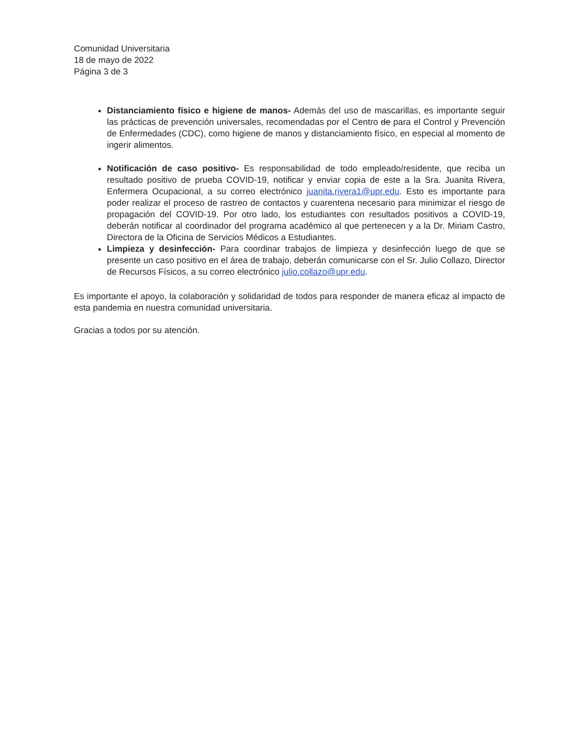Comunidad Universitaria
18 de mayo de 2022
Página 3 de 3
Distanciamiento físico e higiene de manos- Además del uso de mascarillas, es importante seguir las prácticas de prevención universales, recomendadas por el Centro de para el Control y Prevención de Enfermedades (CDC), como higiene de manos y distanciamiento físico, en especial al momento de ingerir alimentos.
Notificación de caso positivo- Es responsabilidad de todo empleado/residente, que reciba un resultado positivo de prueba COVID-19, notificar y enviar copia de este a la Sra. Juanita Rivera, Enfermera Ocupacional, a su correo electrónico juanita.rivera1@upr.edu. Esto es importante para poder realizar el proceso de rastreo de contactos y cuarentena necesario para minimizar el riesgo de propagación del COVID-19. Por otro lado, los estudiantes con resultados positivos a COVID-19, deberán notificar al coordinador del programa académico al que pertenecen y a la Dr. Miriam Castro, Directora de la Oficina de Servicios Médicos a Estudiantes.
Limpieza y desinfección- Para coordinar trabajos de limpieza y desinfección luego de que se presente un caso positivo en el área de trabajo, deberán comunicarse con el Sr. Julio Collazo, Director de Recursos Físicos, a su correo electrónico julio.collazo@upr.edu.
Es importante el apoyo, la colaboración y solidaridad de todos para responder de manera eficaz al impacto de esta pandemia en nuestra comunidad universitaria.
Gracias a todos por su atención.